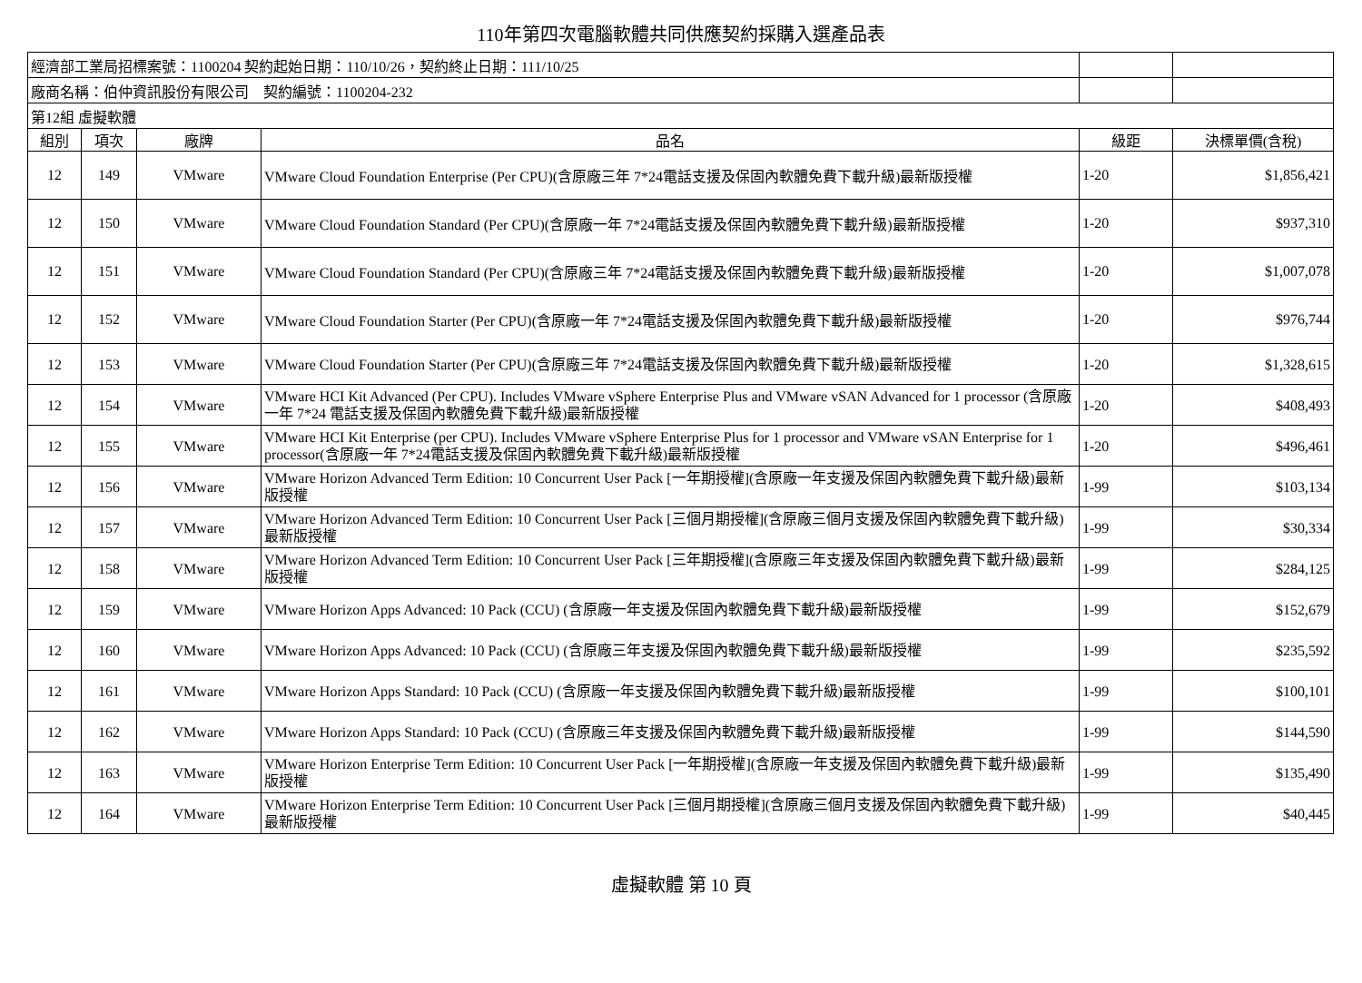110年第四次電腦軟體共同供應契約採購入選產品表
| 經濟部工業局招標案號：1100204 契約起始日期：110/10/26，契約終止日期：111/10/25 | | | | | |
| 廠商名稱：伯仲資訊股份有限公司 契約編號：1100204-232 | | | | | |
| 第12組 虛擬軟體 | | | | | |
| 組別 | 項次 | 廠牌 | 品名 | 級距 | 決標單價(含稅) |
| 12 | 149 | VMware | VMware Cloud Foundation Enterprise (Per CPU)(含原廠三年 7*24電話支援及保固內軟體免費下載升級)最新版授權 | 1-20 | $1,856,421 |
| 12 | 150 | VMware | VMware Cloud Foundation Standard (Per CPU)(含原廠一年 7*24電話支援及保固內軟體免費下載升級)最新版授權 | 1-20 | $937,310 |
| 12 | 151 | VMware | VMware Cloud Foundation Standard (Per CPU)(含原廠三年 7*24電話支援及保固內軟體免費下載升級)最新版授權 | 1-20 | $1,007,078 |
| 12 | 152 | VMware | VMware Cloud Foundation Starter (Per CPU)(含原廠一年 7*24電話支援及保固內軟體免費下載升級)最新版授權 | 1-20 | $976,744 |
| 12 | 153 | VMware | VMware Cloud Foundation Starter (Per CPU)(含原廠三年 7*24電話支援及保固內軟體免費下載升級)最新版授權 | 1-20 | $1,328,615 |
| 12 | 154 | VMware | VMware HCI Kit Advanced (Per CPU). Includes VMware vSphere Enterprise Plus and VMware vSAN Advanced for 1 processor (含原廠一年 7*24 電話支援及保固內軟體免費下載升級)最新版授權 | 1-20 | $408,493 |
| 12 | 155 | VMware | VMware HCI Kit Enterprise (per CPU). Includes VMware vSphere Enterprise Plus for 1 processor and VMware vSAN Enterprise for 1 processor(含原廠一年 7*24電話支援及保固內軟體免費下載升級)最新版授權 | 1-20 | $496,461 |
| 12 | 156 | VMware | VMware Horizon Advanced Term Edition: 10 Concurrent User Pack [一年期授權](含原廠一年支援及保固內軟體免費下載升級)最新版授權 | 1-99 | $103,134 |
| 12 | 157 | VMware | VMware Horizon Advanced Term Edition: 10 Concurrent User Pack [三個月期授權](含原廠三個月支援及保固內軟體免費下載升級)最新版授權 | 1-99 | $30,334 |
| 12 | 158 | VMware | VMware Horizon Advanced Term Edition: 10 Concurrent User Pack [三年期授權](含原廠三年支援及保固內軟體免費下載升級)最新版授權 | 1-99 | $284,125 |
| 12 | 159 | VMware | VMware Horizon Apps Advanced: 10 Pack (CCU) (含原廠一年支援及保固內軟體免費下載升級)最新版授權 | 1-99 | $152,679 |
| 12 | 160 | VMware | VMware Horizon Apps Advanced: 10 Pack (CCU) (含原廠三年支援及保固內軟體免費下載升級)最新版授權 | 1-99 | $235,592 |
| 12 | 161 | VMware | VMware Horizon Apps Standard: 10 Pack (CCU) (含原廠一年支援及保固內軟體免費下載升級)最新版授權 | 1-99 | $100,101 |
| 12 | 162 | VMware | VMware Horizon Apps Standard: 10 Pack (CCU) (含原廠三年支援及保固內軟體免費下載升級)最新版授權 | 1-99 | $144,590 |
| 12 | 163 | VMware | VMware Horizon Enterprise Term Edition: 10 Concurrent User Pack [一年期授權](含原廠一年支援及保固內軟體免費下載升級)最新版授權 | 1-99 | $135,490 |
| 12 | 164 | VMware | VMware Horizon Enterprise Term Edition: 10 Concurrent User Pack [三個月期授權](含原廠三個月支援及保固內軟體免費下載升級)最新版授權 | 1-99 | $40,445 |
虛擬軟體 第 10 頁